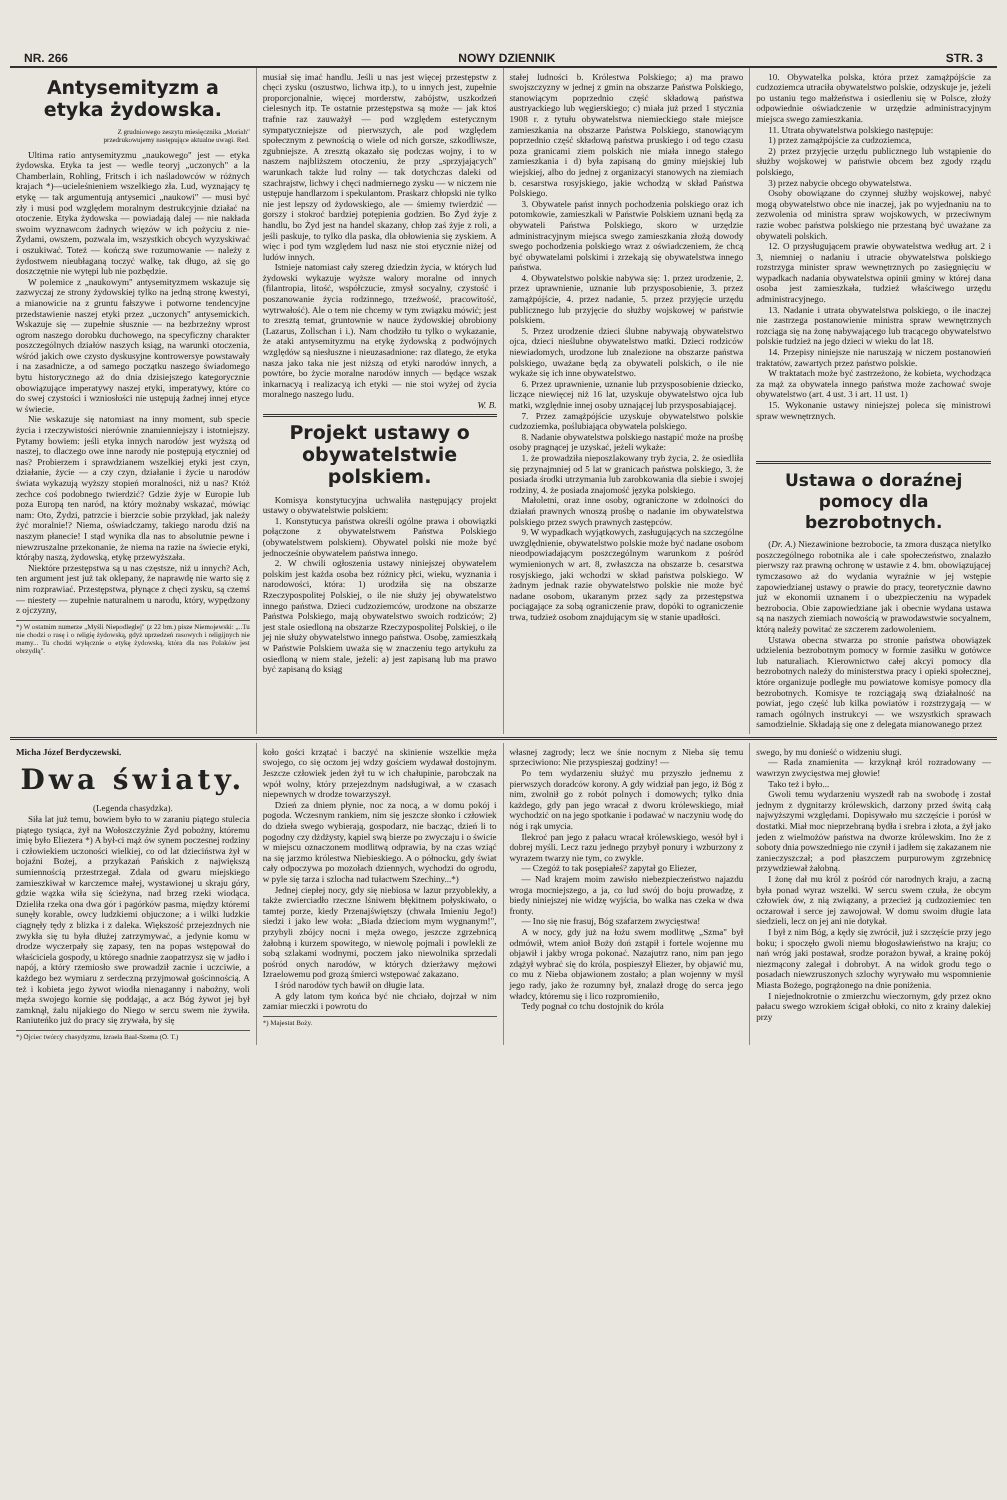NR. 266 NOWY DZIENNIK STR. 3
Antysemityzm a etyka żydowska.
Z grudniowego zeszytu miesięcznika „Moriah" przedrukowujemy następujące aktualne uwagi. Red.
Ultima ratio antysemityzmu „naukowego" jest — etyka żydowska. Etyka ta jest — wedle teoryj „uczonych" a la Chamberlain, Rohling, Fritsch i ich naśladowców w różnych krajach *)—ucieleśnieniem wszelkiego zła. Lud, wyznający tę etykę — tak argumentują antysemici „naukowi" — musi być zły i musi pod względem moralnym destrukcyjnie działać na otoczenie. Etyka żydowska — powiadają dalej — nie nakłada swoim wyznawcom żadnych więzów w ich pożyciu z nie-Żydami, owszem, pozwala im, wszystkich obcych wyzyskiwać i oszukiwać. Toteż — kończą swe rozumowanie — należy z żydostwem nieubłaganą toczyć walkę, tak długo, aż się go doszczętnie nie wytępi lub nie pozbędzie.
W polemice z „naukowym" antysemityzmem wskazuje się zazwyczaj ze strony żydowskiej tylko na jedną stronę kwestyi, a mianowicie na z gruntu fałszywe i potworne tendencyjne przedstawienie naszej etyki przez „uczonych" antysemickich. Wskazuje się — zupełnie słusznie — na bezbrzeżny wprost ogrom naszego dorobku duchowego, na specyficzny charakter poszczególnych działów naszych ksiąg, na warunki otoczenia, wśród jakich owe czysto dyskusyjne kontrowersye powstawały i na zasadnicze, a od samego początku naszego świadomego bytu historycznego aż do dnia dzisiejszego kategorycznie obowiązujące imperatywy naszej etyki, imperatywy, które co do swej czystości i wzniosłości nie ustępują żadnej innej etyce w świecie.
Nie wskazuje się natomiast na inny moment, sub specie życia i rzeczywistości nierównie znamienniejszy i istotniejszy. Pytamy bowiem: jeśli etyka innych narodów jest wyższą od naszej, to dlaczego owe inne narody nie postępują etyczniej od nas? Probierzem i sprawdzianem wszelkiej etyki jest czyn, działanie, życie — a czy czyn, działanie i życie u narodów świata wykazują wyższy stopień moralności, niż u nas? Któż zechce coś podobnego twierdzić? Gdzie żyje w Europie lub poza Europą ten naród, na który możnaby wskazać, mówiąc nam: Oto, Żydzi, patrzcie i bierzcie sobie przykład, jak należy żyć moralnie!? Niema, oświadczamy, takiego narodu dziś na naszym płanecie! I stąd wynika dla nas to absolutnie pewne i niewzruszalne przekonanie, że niema na razie na świecie etyki, którąby naszą, żydowską, etykę przewyższała.
Niektóre przestępstwa są u nas częstsze, niż u innych? Ach, ten argument jest już tak oklepany, że naprawdę nie warto się z nim rozprawiać. Przestępstwa, płynące z chęci zysku, są czemś — niestety — zupełnie naturalnem u narodu, który, wypędzony z ojczyzny,
*) W ostatnim numerze „Myśli Niepodległej" (z 22 bm.) pisze Niemojewski: „..Tu nie chodzi o rasę i o religię żydowską, gdyż uprzedzeń rasowych i religijnych nie mamy... Tu chodzi wyłącznie o etykę żydowską, która dla nas Polaków jest obrzydłą".
musiał się imać handlu. Jeśli u nas jest więcej przestępstw z chęci zysku (oszustwo, lichwa itp.), to u innych jest, zupełnie proporcjonalnie, więcej morderstw, zabójstw, uszkodzeń cielesnych itp. Te ostatnie przestępstwa są może — jak ktoś trafnie raz zauważył — pod względem estetycznym sympatyczniejsze od pierwszych, ale pod względem społecznym z pewnością o wiele od nich gorsze, szkodliwsze, zgubniejsze. A zresztą okazało się podczas wojny, i to w naszem najbliższem otoczeniu, że przy „sprzyjających" warunkach także lud rolny — tak dotychczas daleki od szachrajstw, lichwy i chęci nadmiernego zysku — w niczem nie ustępuje handlarzom i spekulantom. Praskarz chłopski nie tylko nie jest lepszy od żydowskiego, ale — śmiemy twierdzić — gorszy i stokroć bardziej potępienia godzien. Bo Żyd żyje z handlu, bo Żyd jest na handel skazany, chłop zaś żyje z roli, a jeśli paskuje, to tylko dla paska, dla obłowienia się zyskiem. A więc i pod tym względem lud nasz nie stoi etycznie niżej od ludów innych.
Istnieje natomiast cały szereg dziedzin życia, w których lud żydowski wykazuje wyższe walory moralne od innych (filantropia, litość, współczucie, zmysł socyalny, czystość i poszanowanie życia rodzinnego, trzeźwość, pracowitość, wytrwałość). Ale o tem nie chcemy w tym związku mówić; jest to zresztą temat, gruntownie w nauce żydowskiej obrobiony (Lazarus, Zollschan i i.). Nam chodziło tu tylko o wykazanie, że ataki antysemityzmu na etykę żydowską z podwójnych względów są niesłuszne i nieuzasadnione: raz dlatego, że etyka nasza jako taka nie jest niższą od etyki narodów innych, a powtóre, bo życie moralne narodów innych — będące wszak inkarnacyą i realizacyą ich etyki — nie stoi wyżej od życia moralnego naszego ludu.
W. B.
Projekt ustawy o obywatelstwie polskiem.
Komisya konstytucyjna uchwaliła następujący projekt ustawy o obywatelstwie polskiem:
1. Konstytucya państwa określi ogólne prawa i obowiązki połączone z obywatelstwem Państwa Polskiego (obywatelstwem polskiem). Obywatel polski nie może być jednocześnie obywatelem państwa innego.
2. W chwili ogłoszenia ustawy niniejszej obywatelem polskim jest każda osoba bez różnicy płci, wieku, wyznania i narodowości, która: 1) urodziła się na obszarze Rzeczypospolitej Polskiej, o ile nie służy jej obywatelstwo innego państwa. Dzieci cudzoziemców, urodzone na obszarze Państwa Polskiego, mają obywatelstwo swoich rodziców; 2) jest stale osiedloną na obszarze Rzeczypospolitej Polskiej, o ile jej nie służy obywatelstwo innego państwa. Osobę, zamieszkałą w Państwie Polskiem uważa się w znaczeniu tego artykułu za osiedloną w niem stale, jeżeli: a) jest zapisaną lub ma prawo być zapisaną do ksiąg
stałej ludności b. Królestwa Polskiego; a) ma prawo swojszczyzny w jednej z gmin na obszarze Państwa Polskiego, stanowiącym poprzednio część składową państwa austryackiego lub węgierskiego; c) miała już przed 1 stycznia 1908 r. z tytułu obywatelstwa niemieckiego stałe miejsce zamieszkania na obszarze Państwa Polskiego, stanowiącym poprzednio część składową państwa pruskiego i od tego czasu poza granicami ziem polskich nie miała innego stałego zamieszkania i d) była zapisaną do gminy miejskiej lub wiejskiej, albo do jednej z organizacyi stanowych na ziemiach b. cesarstwa rosyjskiego, jakie wchodzą w skład Państwa Polskiego.
3. Obywatele państ innych pochodzenia polskiego oraz ich potomkowie, zamieszkali w Państwie Polskiem uznani będą za obywateli Państwa Polskiego, skoro w urzędzie administracyjnym miejsca swego zamieszkania złożą dowody swego pochodzenia polskiego wraz z oświadczeniem, że chcą być obywatelami polskimi i zrzekają się obywatelstwa innego państwa.
4. Obywatelstwo polskie nabywa się: 1. przez urodzenie, 2. przez uprawnienie, uznanie lub przysposobienie, 3. przez zamążpójście, 4. przez nadanie, 5. przez przyjęcie urzędu publicznego lub przyjęcie do służby wojskowej w państwie polskiem.
5. Przez urodzenie dzieci ślubne nabywają obywatelstwo ojca, dzieci nieślubne obywatelstwo matki. Dzieci rodziców niewiadomych, urodzone lub znalezione na obszarze państwa polskiego, uważane będą za obywateli polskich, o ile nie wykaże się ich inne obywatelstwo.
6. Przez uprawnienie, uznanie lub przysposobienie dziecko, liczące niewięcej niż 16 lat, uzyskuje obywatelstwo ojca lub matki, względnie innej osoby uznającej lub przysposabiającej.
7. Przez zamążpójście uzyskuje obywatelstwo polskie cudzoziemka, poślubiająca obywatela polskiego.
8. Nadanie obywatelstwa polskiego nastąpić może na prośbę osoby pragnącej je uzyskać, jeżeli wykaże:
1. że prowadziła nieposzlakowany tryb życia, 2. że osiedliła się przynajmniej od 5 lat w granicach państwa polskiego, 3. że posiada środki utrzymania lub zarobkowania dla siebie i swojej rodziny, 4. że posiada znajomość języka polskiego.
Małoletni, oraz inne osoby, ograniczone w zdolności do działań prawnych wnoszą prośbę o nadanie im obywatelstwa polskiego przez swych prawnych zastępców.
9. W wypadkach wyjątkowych, zasługujących na szczególne uwzględnienie, obywatelstwo polskie może być nadane osobom nieodpowiadającym poszczególnym warunkom z pośród wymienionych w art. 8, zwłaszcza na obszarze b. cesarstwa rosyjskiego, jaki wchodzi w skład państwa polskiego. W żadnym jednak razie obywatelstwo polskie nie może być nadane osobom, ukaranym przez sądy za przestępstwa pociągające za sobą ograniczenie praw, dopóki to ograniczenie trwa, tudzież osobom znajdującym się w stanie upadłości.
10. Obywatelka polska, która przez zamążpójście za cudzoziemca utraciła obywatelstwo polskie, odzyskuje je, jeżeli po ustaniu tego małżeństwa i osiedleniu się w Polsce, złoży odpowiednie oświadczenie w urzędzie administracyjnym miejsca swego zamieszkania.
11. Utrata obywatelstwa polskiego następuje:
1) przez zamążpójście za cudzoziemca,
2) przez przyjęcie urzędu publicznego lub wstąpienie do służby wojskowej w państwie obcem bez zgody rządu polskiego,
3) przez nabycie obcego obywatelstwa.
Osoby obowiązane do czynnej służby wojskowej, nabyć mogą obywatelstwo obce nie inaczej, jak po wyjednaniu na to zezwolenia od ministra spraw wojskowych, w przeciwnym razie wobec państwa polskiego nie przestaną być uważane za obywateli polskich.
12. O przysługującem prawie obywatelstwa według art. 2 i 3, niemniej o nadaniu i utracie obywatelstwa polskiego rozstrzyga minister spraw wewnętrznych po zasięgnięciu w wypadkach nadania obywatelstwa opinii gminy w której dana osoba jest zamieszkała, tudzież właściwego urzędu administracyjnego.
13. Nadanie i utrata obywatelstwa polskiego, o ile inaczej nie zastrzega postanowienie ministra spraw wewnętrznych rozciąga się na żonę nabywającego lub tracącego obywatelstwo polskie tudzież na jego dzieci w wieku do lat 18.
14. Przepisy niniejsze nie naruszają w niczem postanowień traktatów, zawartych przez państwo polskie.
W traktatach może być zastrzeżono, że kobieta, wychodząca za mąż za obywatela innego państwa może zachować swoje obywatelstwo (art. 4 ust. 3 i art. 11 ust. 1)
15. Wykonanie ustawy niniejszej poleca się ministrowi spraw wewnętrznych.
Ustawa o doraźnej pomocy dla bezrobotnych.
(Dr. A.) Niezawinione bezrobocie, ta zmora dusząca nietylko poszczególnego robotnika ale i całe społeczeństwo, znalazło pierwszy raz prawną ochronę w ustawie z 4. bm. obowiązującej tymczasowo aż do wydania wyraźnie w jej wstępie zapowiedzianej ustawy o prawie do pracy, teoretycznie dawno już w ekonomii uznanem i o ubezpieczeniu na wypadek bezrobocia. Obie zapowiedziane jak i obecnie wydana ustawa są na naszych ziemiach nowością w prawodawstwie socyalnem, którą należy powitać ze szczerem zadowoleniem.
Ustawa obecna stwarza po stronie państwa obowiązek udzielenia bezrobotnym pomocy w formie zasiłku w gotówce lub naturaliach. Kierownictwo całej akcyi pomocy dla bezrobotnych należy do ministerstwa pracy i opieki społecznej, które organizuje podległe mu powiatowe komisye pomocy dla bezrobotnych. Komisye te rozciągają swą działalność na powiat, jego część lub kilka powiatów i rozstrzygają — w ramach ogólnych instrukcyi — we wszystkich sprawach samodzielnie. Składają się one z delegata mianowanego przez
Micha Józef Berdyczewski.
Dwa światy.
(Legenda chasydzka).
Siła lat już temu, bowiem było to w zaraniu piątego stulecia piątego tysiąca, żył na Wołoszczyźnie Żyd pobożny, któremu imię było Eliezera *) A był-ci mąż ów synem poczesnej rodziny i człowiekiem uczoności wielkiej, co od lat dzieciństwa żył w bojaźni Bożej, a przykazań Pańskich z największą sumiennością przestrzegał. Zdala od gwaru miejskiego zamieszkiwał w karczemce małej, wystawionej u skraju góry, gdzie wązka wiła się ścieżyna, nad brzeg rzeki wiodąca. Dzieliła rzeka ona dwa gór i pagórków pasma, między któremi sunęły korable, owcy ludzkiemi objuczone; a i wilki ludzkie ciągnęły tędy z blizka i z daleka. Większość przejezdnych nie zwykła się tu była dłużej zatrzymywać, a jedynie komu w drodze wyczerpały się zapasy, ten na popas wstępował do właściciela gospody, u którego snadnie zaopatrzysz się w jadło i napój, a który rzemiosło swe prowadził zacnie i uczciwie, a każdego bez wymiaru z serdeczną przyjmował gościnnością. A też i kobieta jego żywot wiodła nienaganny i nabożny, woli męża swojego kornie się poddając, a acz Bóg żywot jej był zamknął, żalu nijakiego do Niego w sercu swem nie żywiła. Raniuteńko już do pracy się zrywała, by się
*) Ojciec twórcy chasydyzmu, Izraela Baal-Szema (O. T.)
koło gości krzątać i baczyć na skinienie wszelkie męża swojego, co się oczom jej wdzy gościem wydawał dostojnym. Jeszcze człowiek jeden żył tu w ich chałupinie, parobczak na wpół wolny, który przejezdnym nadsługiwał, a w czasach niepewnych w drodze towarzyszył.
Dzień za dniem płynie, noc za nocą, a w domu pokój i pogoda. Wczesnym rankiem, nim się jeszcze słonko i człowiek do dzieła swego wybierają, gospodarz, nie bacząc, dzień li to pogodny czy dżdżysty, kąpiel swą bierze po zwyczaju i o świcie w miejscu oznaczonem modlitwą odprawia, by na czas wziąć na się jarzmo królestwa Niebieskiego. A o północku, gdy świat cały odpoczywa po mozołach dziennych, wychodzi do ogrodu, w pyle się tarza i szlocha nad tułactwem Szechiny...*)
Jednej ciepłej nocy, gdy się niebiosa w lazur przyoblekły, a także zwierciadło rzeczne lśniwem błękitnem połyskiwało, o tamtej porze, kiedy Przenajświętszy (chwała Imieniu Jego!) siedzi i jako lew woła: „Biada dzieciom mym wygnanym!", przybyli zbójcy nocni i męża owego, jeszcze zgrzebnicą żałobną i kurzem spowitego, w niewolę pojmali i powlekli ze sobą szlakami wodnymi, poczem jako niewolnika sprzedali pośród onych narodów, w których dzierżawy mężowi Izraelowemu pod grozą śmierci wstępować zakazano.
I śród narodów tych bawił on długie lata.
A gdy latom tym końca być nie chciało, dojrzał w nim zamiar mieczki i powrotu do
*) Majestat Boży.
własnej zagrody; lecz we śnie nocnym z Nieba się temu sprzeciwiono: Nie przyspieszaj godziny! —
Po tem wydarzeniu służyć mu przyszło jednemu z pierwszych doradców korony. A gdy widział pan jego, iż Bóg z nim, zwolnił go z robót polnych i domowych; tylko dnia każdego, gdy pan jego wracał z dworu królewskiego, miał wychodzić on na jego spotkanie i podawać w naczyniu wodę do nóg i rąk umycia.
Ilekroć pan jego z pałacu wracał królewskiego, wesół był i dobrej myśli. Lecz razu jednego przybył ponury i wzburzony z wyrazem twarzy nie tym, co zwykle.
— Czegóż to tak posępiałeś? zapytał go Eliezer,
— Nad krajem moim zawisło niebezpieczeństwo najazdu wroga mocniejszego, a ja, co lud swój do boju prowadzę, z biedy niniejszej nie widzę wyjścia, bo walka nas czeka w dwa fronty.
— Ino się nie frasuj, Bóg szafarzem zwycięstwa!
A w nocy, gdy już na łożu swem modlitwę „Szma" był odmówił, wtem anioł Boży doń zstąpił i fortele wojenne mu objawił i jakby wroga pokonać. Nazajutrz rano, nim pan jego zdążył wybrać się do króla, pospieszył Eliezer, by objawić mu, co mu z Nieba objawionem zostało; a plan wojenny w myśl jego rady, jako że rozumny był, znalazł drogę do serca jego władcy, któremu się i lico rozpromieniło,
Tedy pognał co tchu dostojnik do króla
swego, by mu donieść o widzeniu sługi.
— Rada znamienita — krzyknął król rozradowany — wawrzyn zwycięstwa mej głowie!
Tako też i było...
Gwoli temu wydarzeniu wyszedł rab na swobodę i został jednym z dygnitarzy królewskich, darzony przed świtą całą najwyższymi względami. Dopisywało mu szczęście i porósł w dostatki. Miał moc nieprzebraną bydła i srebra i złota, a żył jako jeden z wielmożów państwa na dworze królewskim. Ino że z soboty dnia powszedniego nie czynił i jadłem się zakazanem nie zanieczyszczał; a pod płaszczem purpurowym zgrzebnicę przywdziewał żałobną.
I żonę dał mu król z pośród cór narodnych kraju, a zacną była ponad wyraz wszelki. W sercu swem czuła, że obcym człowiek ów, z nią związany, a przecież ją cudzoziemiec ten oczarował i serce jej zawojował. W domu swoim długie lata siedzieli, lecz on jej ani nie dotykał.
I był z nim Bóg, a kędy się zwrócił, już i szczęście przy jego boku; i spoczęło gwoli niemu błogosławieństwo na kraju; co nań wróg jaki postawał, srodze porażon bywał, a krainę pokój niezmącony zalegał i dobrobyt. A na widok grodu tego o posadach niewzruszonych szlochy wyrywało mu wspomnienie Miasta Bożego, pogrążonego na dnie poniżenia.
I niejednokrotnie o zmierzchu wieczornym, gdy przez okno pałacu swego wzrokiem ścigał obłoki, co nito z krainy dalekiej przy